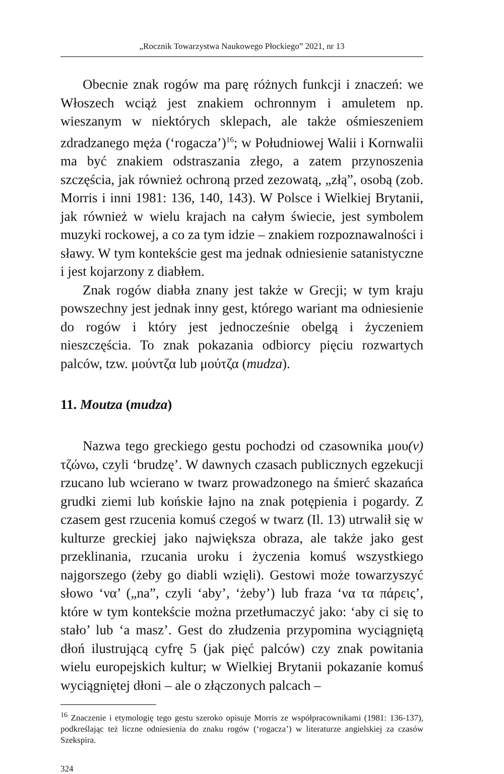„Rocznik Towarzystwa Naukowego Płockiego” 2021, nr 13
Obecnie znak rogów ma parę różnych funkcji i znaczeń: we Włoszech wciąż jest znakiem ochronnym i amuletem np. wieszanym w niektórych sklepach, ale także ośmieszeniem zdradzanego męża (‘rogacza’)<sup>16</sup>; w Południowej Walii i Kornwalii ma być znakiem odstraszania złego, a zatem przynoszenia szczęścia, jak również ochroną przed zezowatą, „złą”, osobą (zob. Morris i inni 1981: 136, 140, 143). W Polsce i Wielkiej Brytanii, jak również w wielu krajach na całym świecie, jest symbolem muzyki rockowej, a co za tym idzie – znakiem rozpoznawalności i sławy. W tym kontekście gest ma jednak odniesienie satanistyczne i jest kojarzony z diabłem.
Znak rogów diabła znany jest także w Grecji; w tym kraju powszechny jest jednak inny gest, którego wariant ma odniesienie do rogów i który jest jednocześnie obelgą i życzeniem nieszczęścia. To znak pokazania odbiorcy pięciu rozwartych palców, tzw. μούντζα lub μούτζα (mudza).
11. Moutza (mudza)
Nazwa tego greckiego gestu pochodzi od czasownika μου(ν) τζώνω, czyli ‘brudzę’. W dawnych czasach publicznych egzekucji rzucano lub wcierano w twarz prowadzonego na śmierć skazańca grudki ziemi lub końskie łajno na znak potępienia i pogardy. Z czasem gest rzucenia komuś czegoś w twarz (Il. 13) utrwalił się w kulturze greckiej jako największa obraza, ale także jako gest przeklinania, rzucania uroku i życzenia komuś wszystkiego najgorszego (żeby go diabli wzięli). Gestowi może towarzyszyć słowo ‘να’ („na”, czyli ‘aby’, ‘żeby’) lub fraza ‘να τα πάρεις’, które w tym kontekście można przetłumaczyć jako: ‘aby ci się to stało’ lub ‘a masz’. Gest do złudzenia przypomina wyciągniętą dłoń ilustrującą cyfrę 5 (jak pięć palców) czy znak powitania wielu europejskich kultur; w Wielkiej Brytanii pokazanie komuś wyciągniętej dłoni – ale o złączonych palcach –
<sup>16</sup> Znaczenie i etymologię tego gestu szeroko opisuje Morris ze współpracownikami (1981: 136-137), podkreślając też liczne odniesienia do znaku rogów (‘rogacza’) w literaturze angielskiej za czasów Szekspira.
324